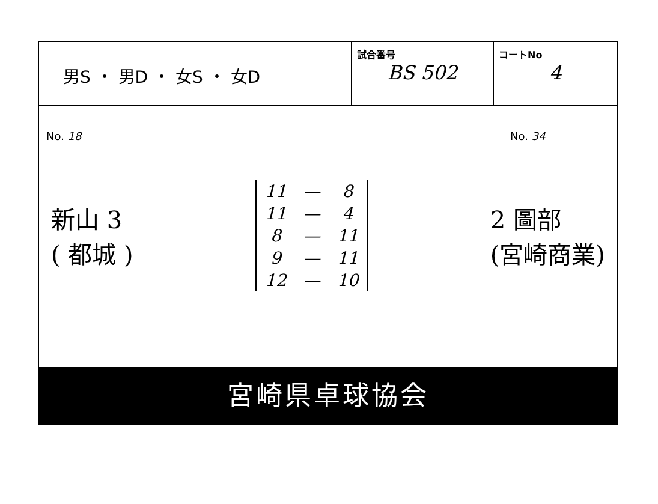男S ・ 男D ・ 女S ・ 女D
試合番号
BS 502
コートNo
4
No. 18 No. 34
新山 3
( 都城 )
| 11 | — | 8 |
| 11 | — | 4 |
| 8 | — | 11 |
| 9 | — | 11 |
| 12 | — | 10 |
2 圖部
(宮崎商業)
宮崎県卓球協会